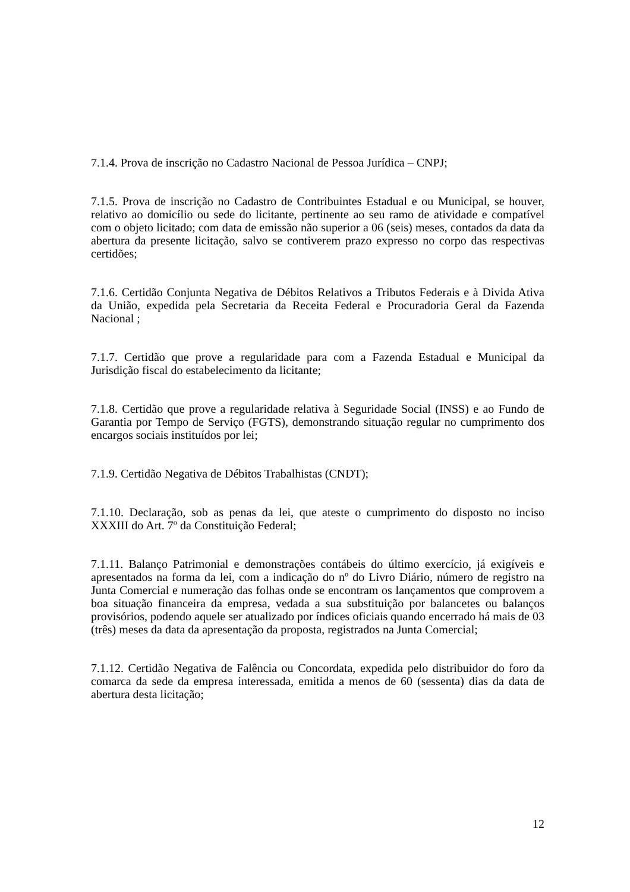7.1.4. Prova de inscrição no Cadastro Nacional de Pessoa Jurídica – CNPJ;
7.1.5. Prova de inscrição no Cadastro de Contribuintes Estadual e ou Municipal, se houver, relativo ao domicílio ou sede do licitante, pertinente ao seu ramo de atividade e compatível com o objeto licitado; com data de emissão não superior a 06 (seis) meses, contados da data da abertura da presente licitação, salvo se contiverem prazo expresso no corpo das respectivas certidões;
7.1.6. Certidão Conjunta Negativa de Débitos Relativos a Tributos Federais e à Divida Ativa da União, expedida pela Secretaria da Receita Federal e Procuradoria Geral da Fazenda Nacional ;
7.1.7. Certidão que prove a regularidade para com a Fazenda Estadual e Municipal da Jurisdição fiscal do estabelecimento da licitante;
7.1.8. Certidão que prove a regularidade relativa à Seguridade Social (INSS) e ao Fundo de Garantia por Tempo de Serviço (FGTS), demonstrando situação regular no cumprimento dos encargos sociais instituídos por lei;
7.1.9. Certidão Negativa de Débitos Trabalhistas (CNDT);
7.1.10. Declaração, sob as penas da lei, que ateste o cumprimento do disposto no inciso XXXIII do Art. 7º da Constituição Federal;
7.1.11. Balanço Patrimonial e demonstrações contábeis do último exercício, já exigíveis e apresentados na forma da lei, com a indicação do nº do Livro Diário, número de registro na Junta Comercial e numeração das folhas onde se encontram os lançamentos que comprovem a boa situação financeira da empresa, vedada a sua substituição por balancetes ou balanços provisórios, podendo aquele ser atualizado por índices oficiais quando encerrado há mais de 03 (três) meses da data da apresentação da proposta, registrados na Junta Comercial;
7.1.12. Certidão Negativa de Falência ou Concordata, expedida pelo distribuidor do foro da comarca da sede da empresa interessada, emitida a menos de 60 (sessenta) dias da data de abertura desta licitação;
12